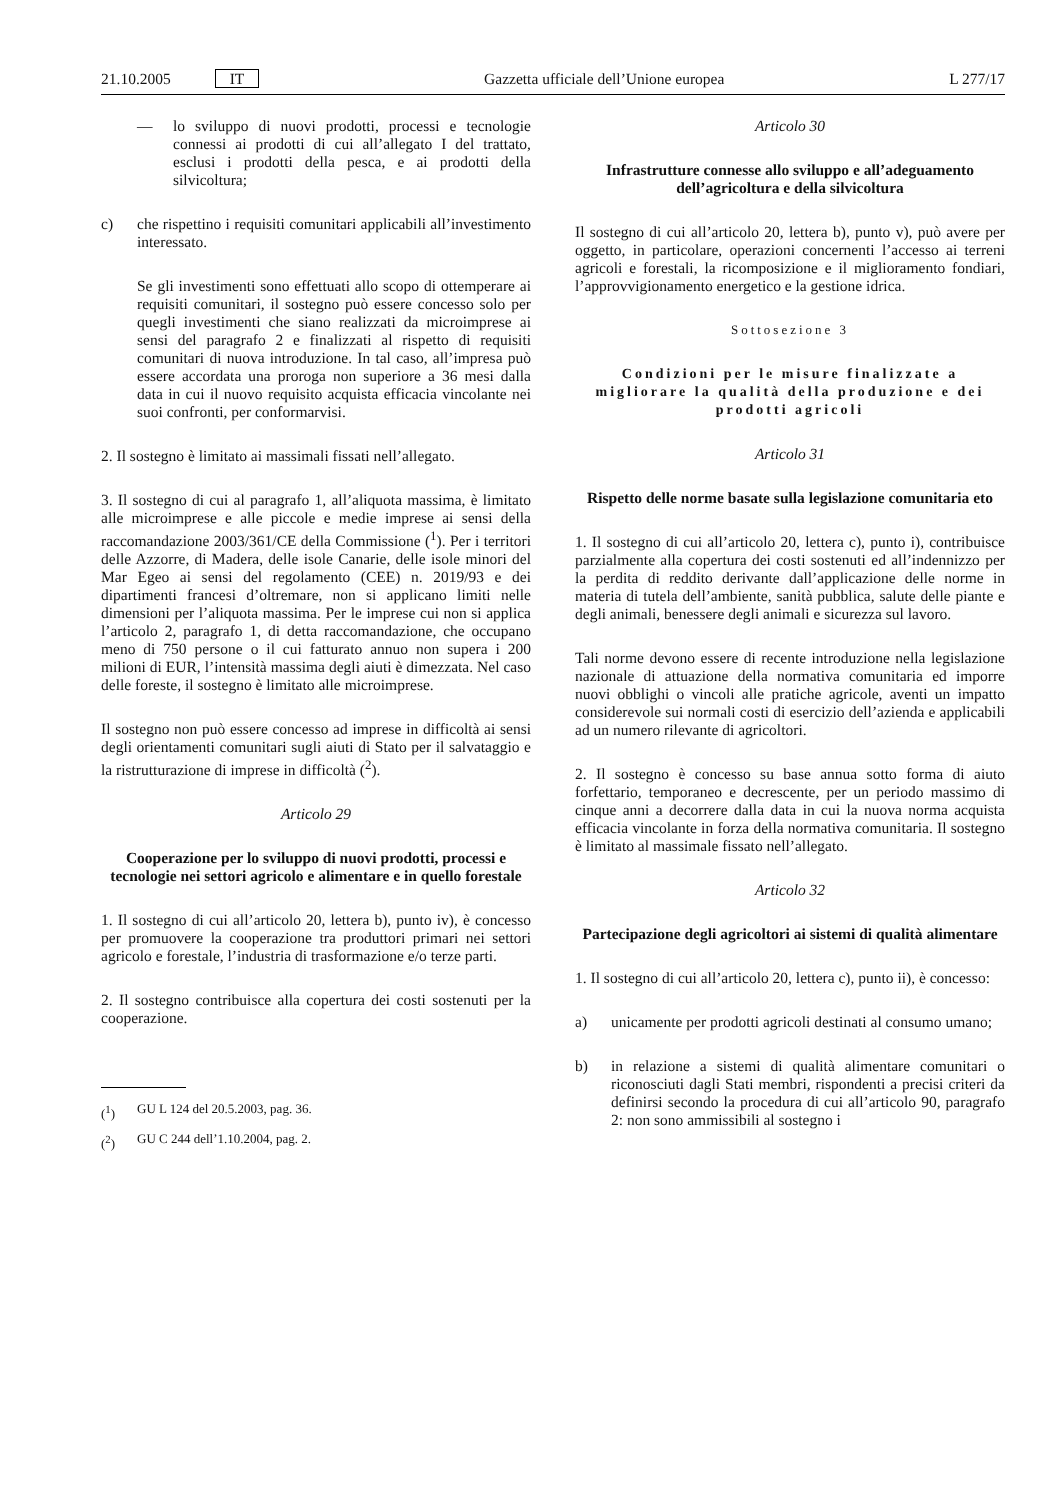21.10.2005 IT Gazzetta ufficiale dell’Unione europea L 277/17
— lo sviluppo di nuovi prodotti, processi e tecnologie connessi ai prodotti di cui all’allegato I del trattato, esclusi i prodotti della pesca, e ai prodotti della silvicoltura;
c) che rispettino i requisiti comunitari applicabili all’investimento interessato.
Se gli investimenti sono effettuati allo scopo di ottemperare ai requisiti comunitari, il sostegno può essere concesso solo per quegli investimenti che siano realizzati da microimprese ai sensi del paragrafo 2 e finalizzati al rispetto di requisiti comunitari di nuova introduzione. In tal caso, all’impresa può essere accordata una proroga non superiore a 36 mesi dalla data in cui il nuovo requisito acquista efficacia vincolante nei suoi confronti, per conformarvisi.
2. Il sostegno è limitato ai massimali fissati nell’allegato.
3. Il sostegno di cui al paragrafo 1, all’aliquota massima, è limitato alle microimprese e alle piccole e medie imprese ai sensi della raccomandazione 2003/361/CE della Commissione (<sup>1</sup>). Per i territori delle Azzorre, di Madera, delle isole Canarie, delle isole minori del Mar Egeo ai sensi del regolamento (CEE) n. 2019/93 e dei dipartimenti francesi d’oltremare, non si applicano limiti nelle dimensioni per l’aliquota massima. Per le imprese cui non si applica l’articolo 2, paragrafo 1, di detta raccomandazione, che occupano meno di 750 persone o il cui fatturato annuo non supera i 200 milioni di EUR, l’intensità massima degli aiuti è dimezzata. Nel caso delle foreste, il sostegno è limitato alle microimprese.
Il sostegno non può essere concesso ad imprese in difficoltà ai sensi degli orientamenti comunitari sugli aiuti di Stato per il salvataggio e la ristrutturazione di imprese in difficoltà (<sup>2</sup>).
Articolo 29
Cooperazione per lo sviluppo di nuovi prodotti, processi e tecnologie nei settori agricolo e alimentare e in quello forestale
1. Il sostegno di cui all’articolo 20, lettera b), punto iv), è concesso per promuovere la cooperazione tra produttori primari nei settori agricolo e forestale, l’industria di trasformazione e/o terze parti.
2. Il sostegno contribuisce alla copertura dei costi sostenuti per la cooperazione.
(<sup>1</sup>) GU L 124 del 20.5.2003, pag. 36.
(<sup>2</sup>) GU C 244 dell’1.10.2004, pag. 2.
Articolo 30
Infrastrutture connesse allo sviluppo e all’adeguamento dell’agricoltura e della silvicoltura
Il sostegno di cui all’articolo 20, lettera b), punto v), può avere per oggetto, in particolare, operazioni concernenti l’accesso ai terreni agricoli e forestali, la ricomposizione e il miglioramento fondiari, l’approvvigionamento energetico e la gestione idrica.
Sottosezione 3
Condizioni per le misure finalizzate a migliorare la qualità della produzione e dei prodotti agricoli
Articolo 31
Rispetto delle norme basate sulla legislazione comunitaria eto
1. Il sostegno di cui all’articolo 20, lettera c), punto i), contribuisce parzialmente alla copertura dei costi sostenuti ed all’indennizzo per la perdita di reddito derivante dall’applicazione delle norme in materia di tutela dell’ambiente, sanità pubblica, salute delle piante e degli animali, benessere degli animali e sicurezza sul lavoro.
Tali norme devono essere di recente introduzione nella legislazione nazionale di attuazione della normativa comunitaria ed imporre nuovi obblighi o vincoli alle pratiche agricole, aventi un impatto considerevole sui normali costi di esercizio dell’azienda e applicabili ad un numero rilevante di agricoltori.
2. Il sostegno è concesso su base annua sotto forma di aiuto forfettario, temporaneo e decrescente, per un periodo massimo di cinque anni a decorrere dalla data in cui la nuova norma acquista efficacia vincolante in forza della normativa comunitaria. Il sostegno è limitato al massimale fissato nell’allegato.
Articolo 32
Partecipazione degli agricoltori ai sistemi di qualità alimentare
1. Il sostegno di cui all’articolo 20, lettera c), punto ii), è concesso:
a) unicamente per prodotti agricoli destinati al consumo umano;
b) in relazione a sistemi di qualità alimentare comunitari o riconosciuti dagli Stati membri, rispondenti a precisi criteri da definirsi secondo la procedura di cui all’articolo 90, paragrafo 2: non sono ammissibili al sostegno i